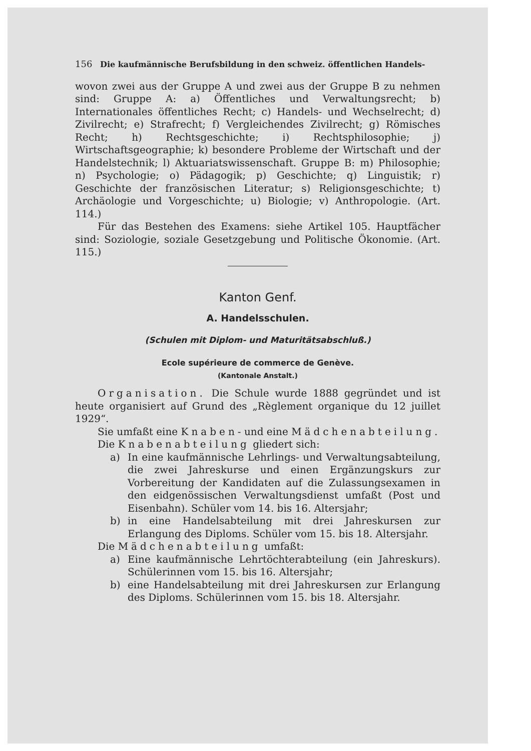156 Die kaufmännische Berufsbildung in den schweiz. öffentlichen Handels-
wovon zwei aus der Gruppe A und zwei aus der Gruppe B zu nehmen sind: Gruppe A: a) Öffentliches und Verwaltungsrecht; b) Internationales öffentliches Recht; c) Handels- und Wechselrecht; d) Zivilrecht; e) Strafrecht; f) Vergleichendes Zivilrecht; g) Römisches Recht; h) Rechtsgeschichte; i) Rechtsphilosophie; j) Wirtschaftsgeographie; k) besondere Probleme der Wirtschaft und der Handelstechnik; l) Aktuariatswissenschaft. Gruppe B: m) Philosophie; n) Psychologie; o) Pädagogik; p) Geschichte; q) Linguistik; r) Geschichte der französischen Literatur; s) Religionsgeschichte; t) Archäologie und Vorgeschichte; u) Biologie; v) Anthropologie. (Art. 114.)
Für das Bestehen des Examens: siehe Artikel 105. Hauptfächer sind: Soziologie, soziale Gesetzgebung und Politische Ökonomie. (Art. 115.)
Kanton Genf.
A. Handelsschulen.
(Schulen mit Diplom- und Maturitätsabschluß.)
Ecole supérieure de commerce de Genève.
(Kantonale Anstalt.)
Organisation. Die Schule wurde 1888 gegründet und ist heute organisiert auf Grund des „Règlement organique du 12 juillet 1929“.
Sie umfaßt eine Knaben- und eine Mädchenabteilung.
Die Knabenabteilung gliedert sich:
a) In eine kaufmännische Lehrlings- und Verwaltungsabteilung, die zwei Jahreskurse und einen Ergänzungskurs zur Vorbereitung der Kandidaten auf die Zulassungsexamen in den eidgenössischen Verwaltungsdienst umfaßt (Post und Eisenbahn). Schüler vom 14. bis 16. Altersjahr;
b) in eine Handelsabteilung mit drei Jahreskursen zur Erlangung des Diploms. Schüler vom 15. bis 18. Altersjahr.
Die Mädchenabteilung umfaßt:
a) Eine kaufmännische Lehrtöchterabteilung (ein Jahreskurs). Schülerinnen vom 15. bis 16. Altersjahr;
b) eine Handelsabteilung mit drei Jahreskursen zur Erlangung des Diploms. Schülerinnen vom 15. bis 18. Altersjahr.